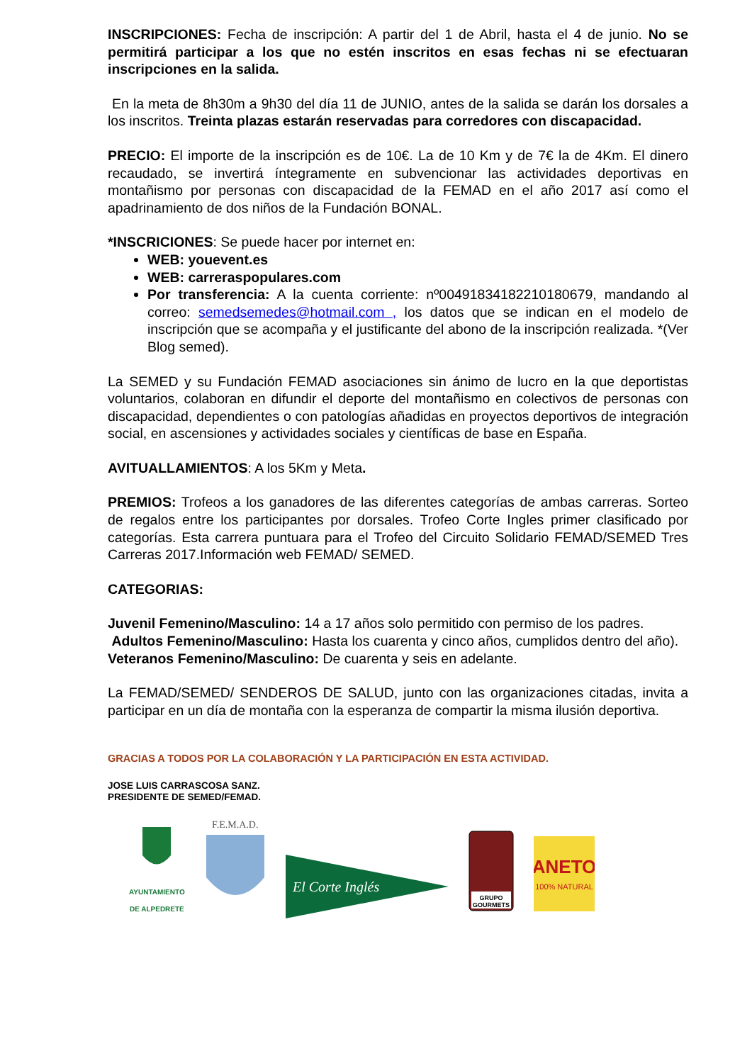INSCRIPCIONES: Fecha de inscripción: A partir del 1 de Abril, hasta el 4 de junio. No se permitirá participar a los que no estén inscritos en esas fechas ni se efectuaran inscripciones en la salida.
En la meta de 8h30m a 9h30 del día 11 de JUNIO, antes de la salida se darán los dorsales a los inscritos. Treinta plazas estarán reservadas para corredores con discapacidad.
PRECIO: El importe de la inscripción es de 10€. La de 10 Km y de 7€ la de 4Km. El dinero recaudado, se invertirá íntegramente en subvencionar las actividades deportivas en montañismo por personas con discapacidad de la FEMAD en el año 2017 así como el apadrinamiento de dos niños de la Fundación BONAL.
*INSCRICIONES: Se puede hacer por internet en:
WEB: youevent.es
WEB: carreraspopulares.com
Por transferencia: A la cuenta corriente: nº00491834182210180679, mandando al correo: semedsemedes@hotmail.com , los datos que se indican en el modelo de inscripción que se acompaña y el justificante del abono de la inscripción realizada. *(Ver Blog semed).
La SEMED y su Fundación FEMAD asociaciones sin ánimo de lucro en la que deportistas voluntarios, colaboran en difundir el deporte del montañismo en colectivos de personas con discapacidad, dependientes o con patologías añadidas en proyectos deportivos de integración social, en ascensiones y actividades sociales y científicas de base en España.
AVITUALLAMIENTOS: A los 5Km y Meta.
PREMIOS: Trofeos a los ganadores de las diferentes categorías de ambas carreras. Sorteo de regalos entre los participantes por dorsales. Trofeo Corte Ingles primer clasificado por categorías. Esta carrera puntuara para el Trofeo del Circuito Solidario FEMAD/SEMED Tres Carreras 2017.Información web FEMAD/ SEMED.
CATEGORIAS:
Juvenil Femenino/Masculino: 14 a 17 años solo permitido con permiso de los padres.
Adultos Femenino/Masculino: Hasta los cuarenta y cinco años, cumplidos dentro del año).
Veteranos Femenino/Masculino: De cuarenta y seis en adelante.
La FEMAD/SEMED/ SENDEROS DE SALUD, junto con las organizaciones citadas, invita a participar en un día de montaña con la esperanza de compartir la misma ilusión deportiva.
GRACIAS A TODOS POR LA COLABORACIÓN Y LA PARTICIPACIÓN EN ESTA ACTIVIDAD.
JOSE LUIS CARRASCOSA SANZ.
PRESIDENTE DE SEMED/FEMAD.
AYUNTAMIENTO
DE ALPEDRETE
F.E.M.A.D.
El Corte Inglés
GRUPO
GOURMETS
ANETO
100% NATURAL